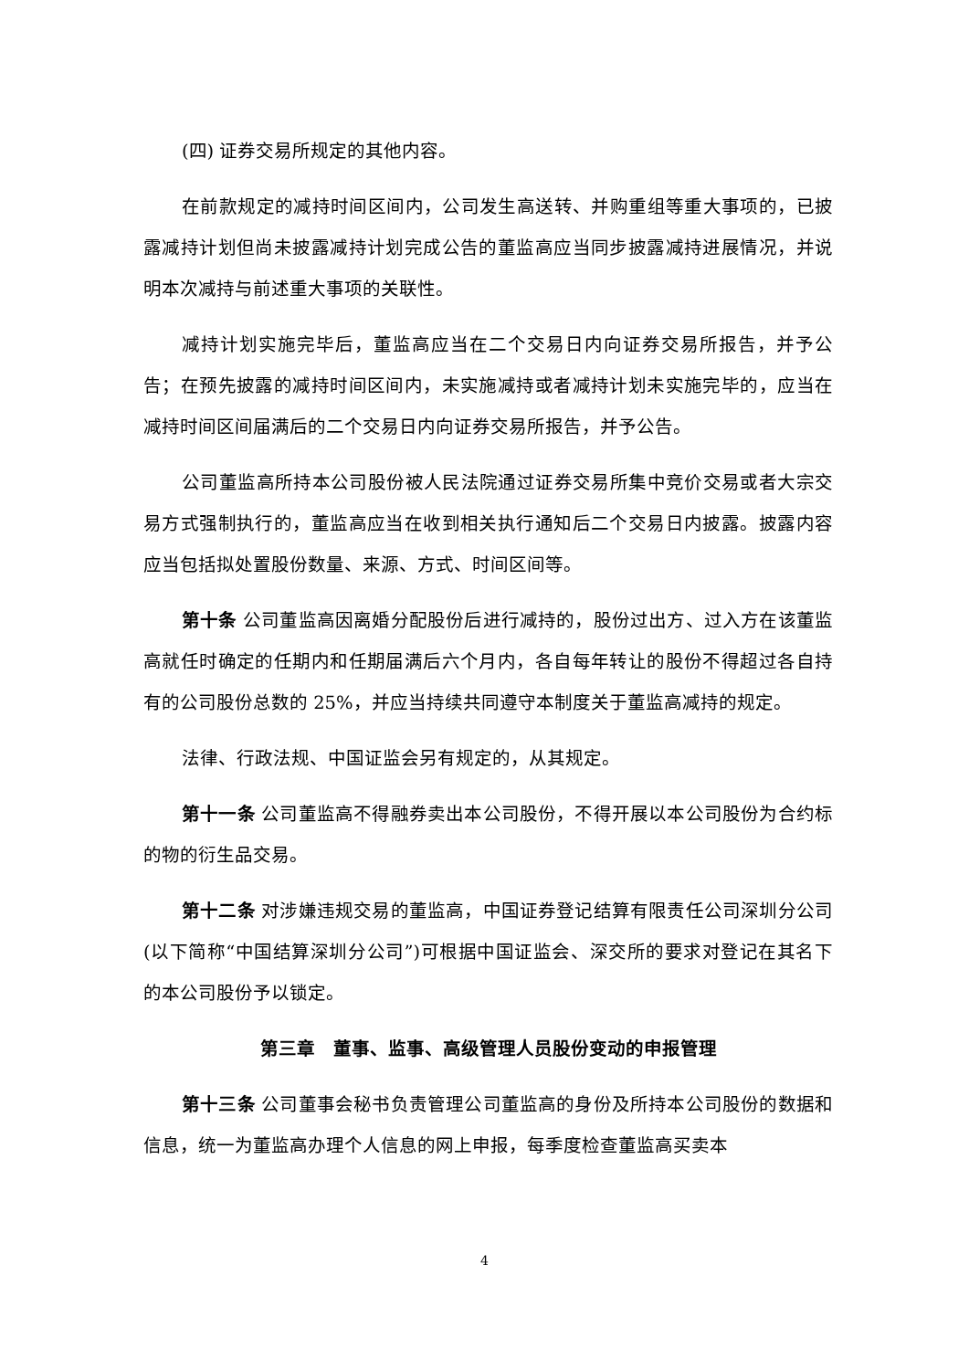(四) 证券交易所规定的其他内容。
在前款规定的减持时间区间内，公司发生高送转、并购重组等重大事项的，已披露减持计划但尚未披露减持计划完成公告的董监高应当同步披露减持进展情况，并说明本次减持与前述重大事项的关联性。
减持计划实施完毕后，董监高应当在二个交易日内向证券交易所报告，并予公告；在预先披露的减持时间区间内，未实施减持或者减持计划未实施完毕的，应当在减持时间区间届满后的二个交易日内向证券交易所报告，并予公告。
公司董监高所持本公司股份被人民法院通过证券交易所集中竞价交易或者大宗交易方式强制执行的，董监高应当在收到相关执行通知后二个交易日内披露。披露内容应当包括拟处置股份数量、来源、方式、时间区间等。
第十条 公司董监高因离婚分配股份后进行减持的，股份过出方、过入方在该董监高就任时确定的任期内和任期届满后六个月内，各自每年转让的股份不得超过各自持有的公司股份总数的 25%，并应当持续共同遵守本制度关于董监高减持的规定。
法律、行政法规、中国证监会另有规定的，从其规定。
第十一条 公司董监高不得融券卖出本公司股份，不得开展以本公司股份为合约标的物的衍生品交易。
第十二条 对涉嫌违规交易的董监高，中国证券登记结算有限责任公司深圳分公司(以下简称“中国结算深圳分公司”)可根据中国证监会、深交所的要求对登记在其名下的本公司股份予以锁定。
第三章　董事、监事、高级管理人员股份变动的申报管理
第十三条 公司董事会秘书负责管理公司董监高的身份及所持本公司股份的数据和信息，统一为董监高办理个人信息的网上申报，每季度检查董监高买卖本
4